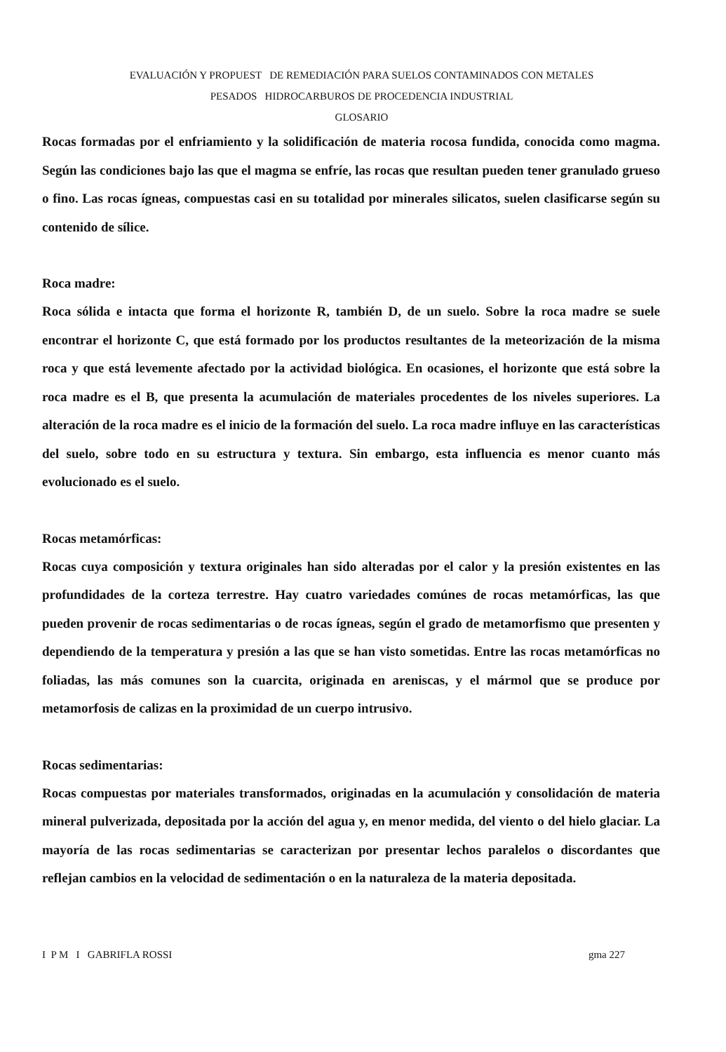EVALUACIÓN Y PROPUEST DE REMEDIACIÓN PARA SUELOS CONTAMINADOS CON METALES
PESADOS HIDROCARBUROS DE PROCEDENCIA INDUSTRIAL
GLOSARIO
Rocas formadas por el enfriamiento y la solidificación de materia rocosa fundida, conocida como magma. Según las condiciones bajo las que el magma se enfríe, las rocas que resultan pueden tener granulado grueso o fino. Las rocas ígneas, compuestas casi en su totalidad por minerales silicatos, suelen clasificarse según su contenido de sílice.
Roca madre:
Roca sólida e intacta que forma el horizonte R, también D, de un suelo. Sobre la roca madre se suele encontrar el horizonte C, que está formado por los productos resultantes de la meteorización de la misma roca y que está levemente afectado por la actividad biológica. En ocasiones, el horizonte que está sobre la roca madre es el B, que presenta la acumulación de materiales procedentes de los niveles superiores. La alteración de la roca madre es el inicio de la formación del suelo. La roca madre influye en las características del suelo, sobre todo en su estructura y textura. Sin embargo, esta influencia es menor cuanto más evolucionado es el suelo.
Rocas metamórficas:
Rocas cuya composición y textura originales han sido alteradas por el calor y la presión existentes en las profundidades de la corteza terrestre. Hay cuatro variedades comúnes de rocas metamórficas, las que pueden provenir de rocas sedimentarias o de rocas ígneas, según el grado de metamorfismo que presenten y dependiendo de la temperatura y presión a las que se han visto sometidas. Entre las rocas metamórficas no foliadas, las más comunes son la cuarcita, originada en areniscas, y el mármol que se produce por metamorfosis de calizas en la proximidad de un cuerpo intrusivo.
Rocas sedimentarias:
Rocas compuestas por materiales transformados, originadas en la acumulación y consolidación de materia mineral pulverizada, depositada por la acción del agua y, en menor medida, del viento o del hielo glaciar. La mayoría de las rocas sedimentarias se caracterizan por presentar lechos paralelos o discordantes que reflejan cambios en la velocidad de sedimentación o en la naturaleza de la materia depositada.
I P M I GABRIFLA ROSSI gma 227